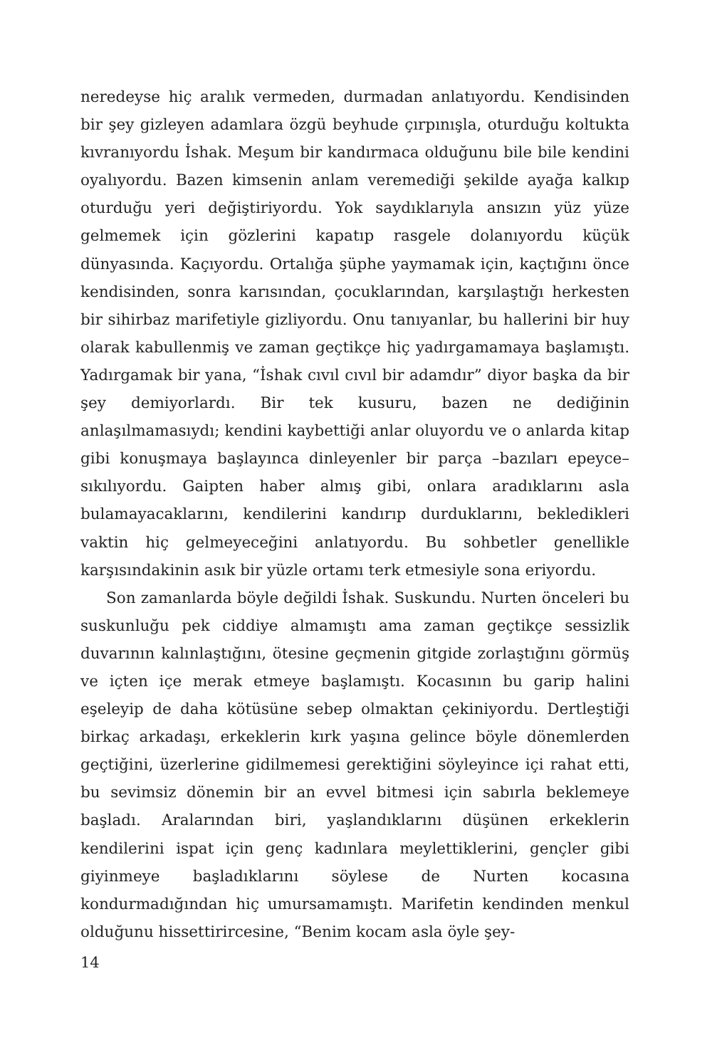neredeyse hiç aralık vermeden, durmadan anlatıyordu. Kendisinden bir şey gizleyen adamlara özgü beyhude çırpınışla, oturduğu koltukta kıvranıyordu İshak. Meşum bir kandırmaca olduğunu bile bile kendini oyalıyordu. Bazen kimsenin anlam veremediği şekilde ayağa kalkıp oturduğu yeri değiştiriyordu. Yok saydıklarıyla ansızın yüz yüze gelmemek için gözlerini kapatıp rasgele dolanıyordu küçük dünyasında. Kaçıyordu. Ortalığa şüphe yaymamak için, kaçtığını önce kendisinden, sonra karısından, çocuklarından, karşılaştığı herkesten bir sihirbaz marifetiyle gizliyordu. Onu tanıyanlar, bu hallerini bir huy olarak kabullenmiş ve zaman geçtikçe hiç yadırgamamaya başlamıştı. Yadırgamak bir yana, “İshak cıvıl cıvıl bir adamdır” diyor başka da bir şey demiyorlardı. Bir tek kusuru, bazen ne dediğinin anlaşılmamasıydı; kendini kaybettiği anlar oluyordu ve o anlarda kitap gibi konuşmaya başlayınca dinleyenler bir parça –bazıları epeyce– sıkılıyordu. Gaipten haber almış gibi, onlara aradıklarını asla bulamayacaklarını, kendilerini kandırıp durduklarını, bekledikleri vaktin hiç gelmeyeceğini anlatıyordu. Bu sohbetler genellikle karşısındakinin asık bir yüzle ortamı terk etmesiyle sona eriyordu.
Son zamanlarda böyle değildi İshak. Suskundu. Nurten önceleri bu suskunluğu pek ciddiye almamıştı ama zaman geçtikçe sessizlik duvarının kalınlaştığını, ötesine geçmenin gitgide zorlaştığını görmüş ve içten içe merak etmeye başlamıştı. Kocasının bu garip halini eşeleyip de daha kötüsüne sebep olmaktan çekiniyordu. Dertleştiği birkaç arkadaşı, erkeklerin kırk yaşına gelince böyle dönemlerden geçtiğini, üzerlerine gidilmemesi gerektiğini söyleyince içi rahat etti, bu sevimsiz dönemin bir an evvel bitmesi için sabırla beklemeye başladı. Aralarından biri, yaşlandıklarını düşünen erkeklerin kendilerini ispat için genç kadınlara meylettiklerini, gençler gibi giyinmeye başladıklarını söylese de Nurten kocasına kondurmadığından hiç umursamamıştı. Marifetin kendinden menkul olduğunu hissettirircesine, “Benim kocam asla öyle şey-
14